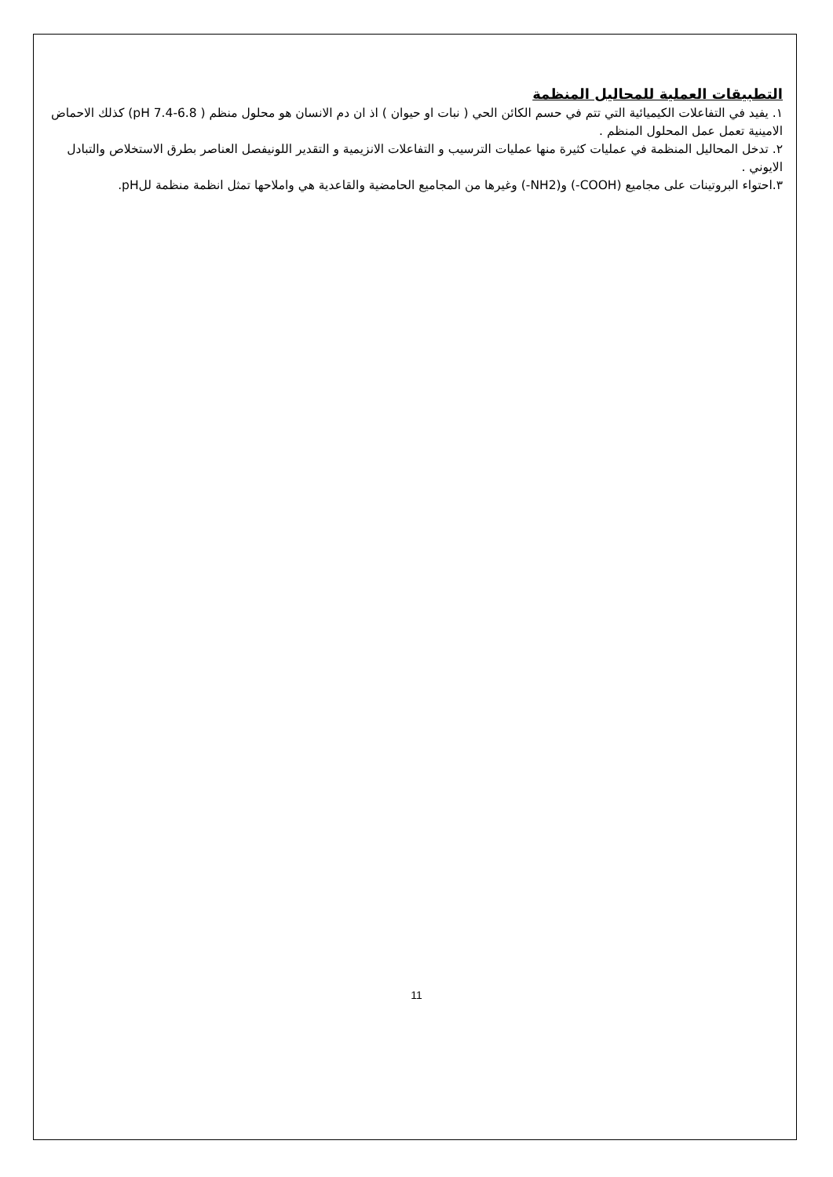التطبيقات العملية للمحاليل المنظمة
١. يفيد في التفاعلات الكيميائية التي تتم في حسم الكائن الحي ( نبات او حيوان ) اذ ان دم الانسان هو محلول منظم ( pH 7.4-6.8) كذلك الاحماض الامينية تعمل عمل المحلول المنظم .
٢. تدخل المحاليل المنظمة في عمليات كثيرة منها عمليات الترسيب و التفاعلات الانزيمية و التقدير اللونيفصل العناصر بطرق الاستخلاص والتبادل الايوني .
٣.احتواء البروتينات على مجاميع (COOH-) و(NH2-) وغيرها من المجاميع الحامضية والقاعدية هي واملاحها تمثل انظمة منظمة للpH.
11